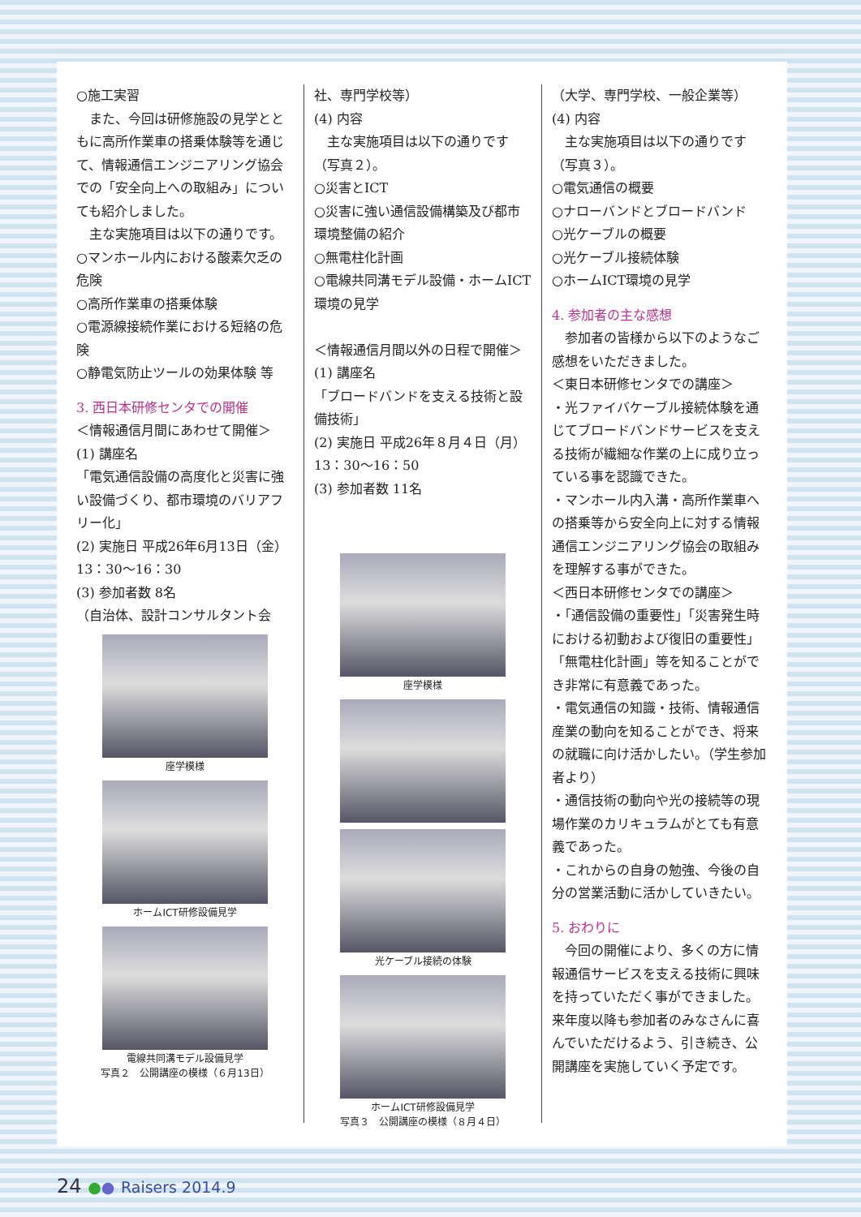○施工実習
　また、今回は研修施設の見学とともに高所作業車の搭乗体験等を通じて、情報通信エンジニアリング協会での「安全向上への取組み」についても紹介しました。
　主な実施項目は以下の通りです。
○マンホール内における酸素欠乏の危険
○高所作業車の搭乗体験
○電源線接続作業における短絡の危険
○静電気防止ツールの効果体験 等
3. 西日本研修センタでの開催
＜情報通信月間にあわせて開催＞
(1) 講座名
「電気通信設備の高度化と災害に強い設備づくり、都市環境のバリアフリー化」
(2) 実施日 平成26年6月13日（金）13：30〜16：30
(3) 参加者数 8名
（自治体、設計コンサルタント会
座学模様
ホームICT研修設備見学
電線共同溝モデル設備見学
写真２　公開講座の模様（６月13日）
社、専門学校等）
(4) 内容
　主な実施項目は以下の通りです（写真２）。
○災害とICT
○災害に強い通信設備構築及び都市環境整備の紹介
○無電柱化計画
○電線共同溝モデル設備・ホームICT環境の見学
＜情報通信月間以外の日程で開催＞
(1) 講座名
「ブロードバンドを支える技術と設備技術」
(2) 実施日 平成26年８月４日（月）13：30〜16：50
(3) 参加者数 11名
座学模様
光ケーブル接続の体験
ホームICT研修設備見学
写真３　公開講座の模様（８月４日）
（大学、専門学校、一般企業等）
(4) 内容
　主な実施項目は以下の通りです（写真３）。
○電気通信の概要
○ナローバンドとブロードバンド
○光ケーブルの概要
○光ケーブル接続体験
○ホームICT環境の見学
4. 参加者の主な感想
　参加者の皆様から以下のようなご感想をいただきました。
＜東日本研修センタでの講座＞
・光ファイバケーブル接続体験を通じてブロードバンドサービスを支える技術が繊細な作業の上に成り立っている事を認識できた。
・マンホール内入溝・高所作業車への搭乗等から安全向上に対する情報通信エンジニアリング協会の取組みを理解する事ができた。
＜西日本研修センタでの講座＞
・「通信設備の重要性」「災害発生時における初動および復旧の重要性」「無電柱化計画」等を知ることができ非常に有意義であった。
・電気通信の知識・技術、情報通信産業の動向を知ることができ、将来の就職に向け活かしたい。（学生参加者より）
・通信技術の動向や光の接続等の現場作業のカリキュラムがとても有意義であった。
・これからの自身の勉強、今後の自分の営業活動に活かしていきたい。
5. おわりに
　今回の開催により、多くの方に情報通信サービスを支える技術に興味を持っていただく事ができました。来年度以降も参加者のみなさんに喜んでいただけるよう、引き続き、公開講座を実施していく予定です。
24 ●● Raisers 2014.9